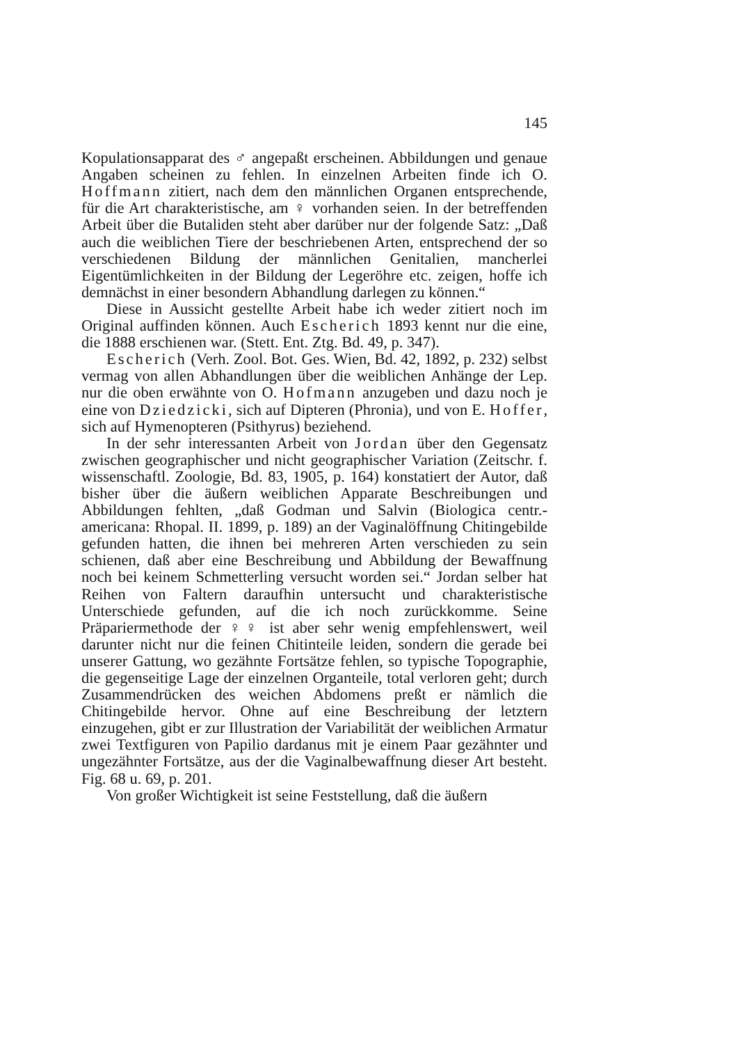145
Kopulationsapparat des ♂ angepaßt erscheinen. Abbildungen und genaue Angaben scheinen zu fehlen. In einzelnen Arbeiten finde ich O. Hoffmann zitiert, nach dem den männlichen Organen entsprechende, für die Art charakteristische, am ♀ vorhanden seien. In der betreffenden Arbeit über die Butaliden steht aber darüber nur der folgende Satz: „Daß auch die weiblichen Tiere der beschriebenen Arten, entsprechend der so verschiedenen Bildung der männlichen Genitalien, mancherlei Eigentümlichkeiten in der Bildung der Legeröhre etc. zeigen, hoffe ich demnächst in einer besondern Abhandlung darlegen zu können.“
Diese in Aussicht gestellte Arbeit habe ich weder zitiert noch im Original auffinden können. Auch Escherich 1893 kennt nur die eine, die 1888 erschienen war. (Stett. Ent. Ztg. Bd. 49, p. 347).
Escherich (Verh. Zool. Bot. Ges. Wien, Bd. 42, 1892, p. 232) selbst vermag von allen Abhandlungen über die weiblichen Anhänge der Lep. nur die oben erwähnte von O. Hofmann anzugeben und dazu noch je eine von Dziedzicki, sich auf Dipteren (Phronia), und von E. Hoffer, sich auf Hymenopteren (Psithyrus) beziehend.
In der sehr interessanten Arbeit von Jordan über den Gegensatz zwischen geographischer und nicht geographischer Variation (Zeitschr. f. wissenschaftl. Zoologie, Bd. 83, 1905, p. 164) konstatiert der Autor, daß bisher über die äußern weiblichen Apparate Beschreibungen und Abbildungen fehlten, „daß Godman und Salvin (Biologica centr.-americana: Rhopal. II. 1899, p. 189) an der Vaginalöffnung Chitingebilde gefunden hatten, die ihnen bei mehreren Arten verschieden zu sein schienen, daß aber eine Beschreibung und Abbildung der Bewaffnung noch bei keinem Schmetterling versucht worden sei.“ Jordan selber hat Reihen von Faltern daraufhin untersucht und charakteristische Unterschiede gefunden, auf die ich noch zurückkomme. Seine Präpariermethode der ♀♀ ist aber sehr wenig empfehlenswert, weil darunter nicht nur die feinen Chitinteile leiden, sondern die gerade bei unserer Gattung, wo gezähnte Fortsätze fehlen, so typische Topographie, die gegenseitige Lage der einzelnen Organteile, total verloren geht; durch Zusammendrücken des weichen Abdomens preßt er nämlich die Chitingebilde hervor. Ohne auf eine Beschreibung der letztern einzugehen, gibt er zur Illustration der Variabilität der weiblichen Armatur zwei Textfiguren von Papilio dardanus mit je einem Paar gezähnter und ungezähnter Fortsätze, aus der die Vaginalbewaffnung dieser Art besteht. Fig. 68 u. 69, p. 201.
Von großer Wichtigkeit ist seine Feststellung, daß die äußern